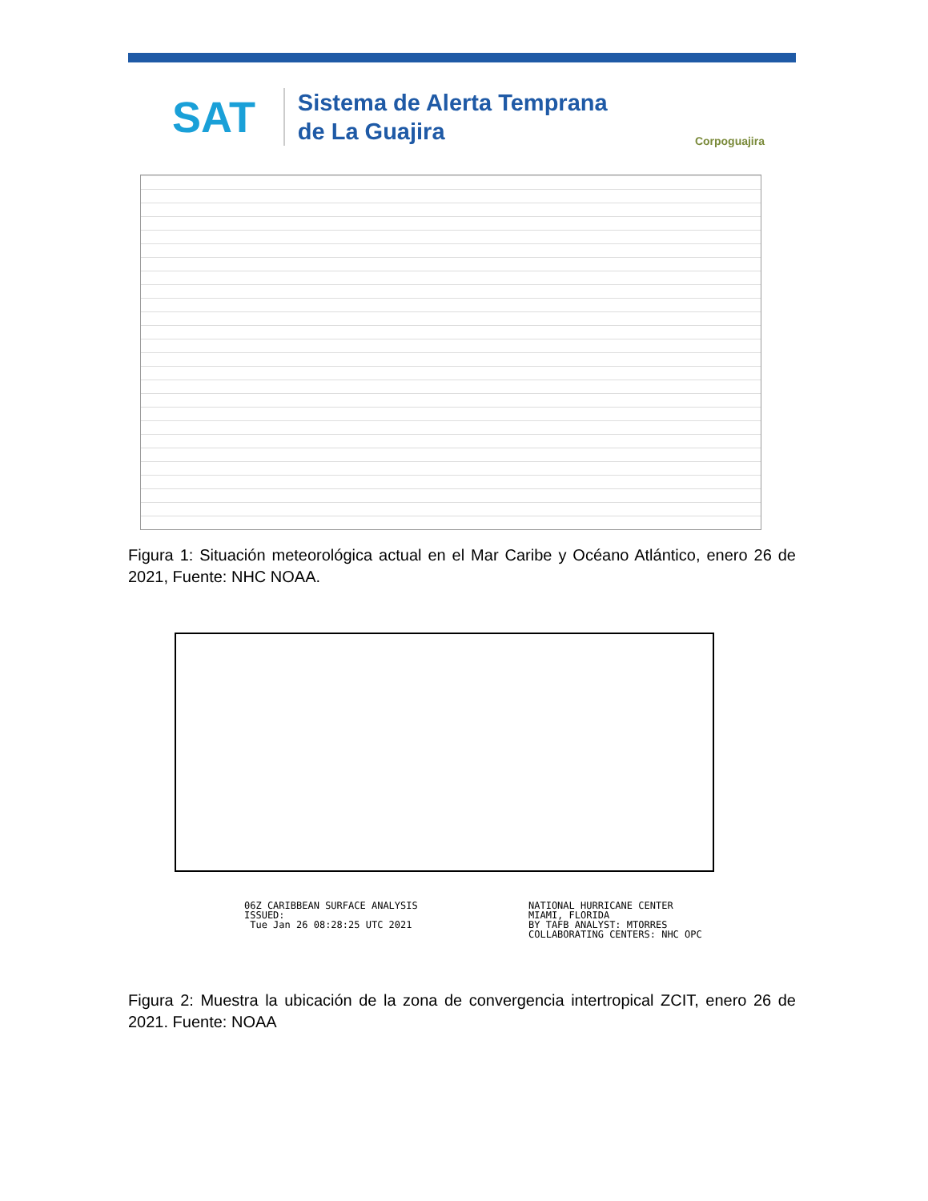SAT
Sistema de Alerta Temprana
de La Guajira
Corpoguajira
Figura 1: Situación meteorológica actual en el Mar Caribe y Océano Atlántico, enero 26 de 2021, Fuente: NHC NOAA.
06Z CARIBBEAN SURFACE ANALYSIS ISSUED: Tue Jan 26 08:28:25 UTC 2021
NATIONAL HURRICANE CENTER MIAMI, FLORIDA BY TAFB ANALYST: MTORRES COLLABORATING CENTERS: NHC OPC
Figura 2: Muestra la ubicación de la zona de convergencia intertropical ZCIT, enero 26 de 2021. Fuente: NOAA